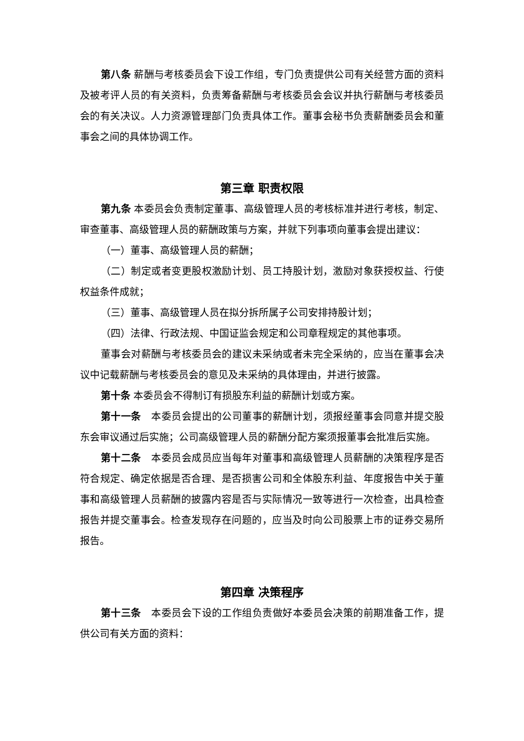第八条 薪酬与考核委员会下设工作组，专门负责提供公司有关经营方面的资料及被考评人员的有关资料，负责筹备薪酬与考核委员会会议并执行薪酬与考核委员会的有关决议。人力资源管理部门负责具体工作。董事会秘书负责薪酬委员会和董事会之间的具体协调工作。
第三章 职责权限
第九条 本委员会负责制定董事、高级管理人员的考核标准并进行考核，制定、审查董事、高级管理人员的薪酬政策与方案，并就下列事项向董事会提出建议：
（一）董事、高级管理人员的薪酬；
（二）制定或者变更股权激励计划、员工持股计划，激励对象获授权益、行使权益条件成就；
（三）董事、高级管理人员在拟分拆所属子公司安排持股计划；
（四）法律、行政法规、中国证监会规定和公司章程规定的其他事项。
董事会对薪酬与考核委员会的建议未采纳或者未完全采纳的，应当在董事会决议中记载薪酬与考核委员会的意见及未采纳的具体理由，并进行披露。
第十条 本委员会不得制订有损股东利益的薪酬计划或方案。
第十一条　本委员会提出的公司董事的薪酬计划，须报经董事会同意并提交股东会审议通过后实施；公司高级管理人员的薪酬分配方案须报董事会批准后实施。
第十二条　本委员会成员应当每年对董事和高级管理人员薪酬的决策程序是否符合规定、确定依据是否合理、是否损害公司和全体股东利益、年度报告中关于董事和高级管理人员薪酬的披露内容是否与实际情况一致等进行一次检查，出具检查报告并提交董事会。检查发现存在问题的，应当及时向公司股票上市的证券交易所报告。
第四章 决策程序
第十三条　本委员会下设的工作组负责做好本委员会决策的前期准备工作，提供公司有关方面的资料：